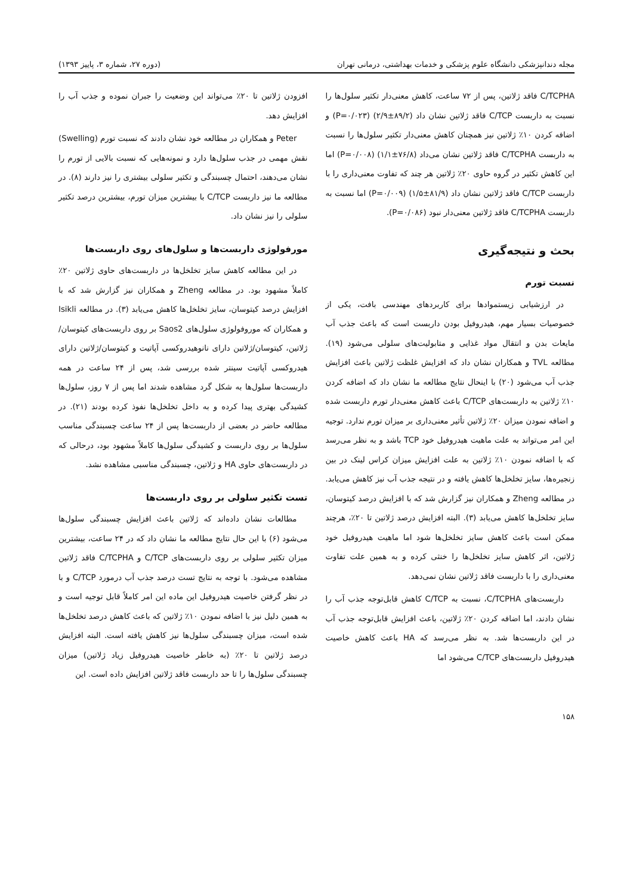مجله دندانپزشکی دانشگاه علوم پزشکی و خدمات بهداشتی، درمانی تهران (دوره ۲۷، شماره ۳، پاییز ۱۳۹۳)
C/TCPHA فاقد ژلاتین، پس از ۷۲ ساعت، کاهش معنی‌دار تکثیر سلول‌ها را نسبت به داربست C/TCP فاقد ژلاتین نشان داد (۸۹/۲±۲/۹) (P=۰/۰۲۳) و اضافه کردن ۱۰٪ ژلاتین نیز همچنان کاهش معنی‌دار تکثیر سلول‌ها را نسبت به داربست C/TCPHA فاقد ژلاتین نشان می‌داد (۷۶/۸±۱/۱) (P=۰/۰۰۸) اما این کاهش تکثیر در گروه حاوی ۲۰٪ ژلاتین هر چند که تفاوت معنی‌داری را با داربست C/TCP فاقد ژلاتین نشان داد (۸۱/۹±۱/۵) (P=۰/۰۰۹) اما نسبت به داربست C/TCPHA فاقد ژلاتین معنی‌دار نبود (P=۰/۰۸۶).
بحث و نتیجه‌گیری
نسبت تورم
در ارزشیابی زیستموادها برای کاربردهای مهندسی بافت، یکی از خصوصیات بسیار مهم، هیدروفیل بودن داربست است که باعث جذب آب مایعات بدن و انتقال مواد غذایی و متابولیت‌های سلولی می‌شود (۱۹). مطالعه TVL و همکاران نشان داد که افزایش غلظت ژلاتین باعث افزایش جذب آب می‌شود (۲۰) با اینحال نتایج مطالعه ما نشان داد که اضافه کردن ۱۰٪ ژلاتین به داربست‌های C/TCP باعث کاهش معنی‌دار تورم داربست شده و اضافه نمودن میزان ۲۰٪ ژلاتین تأثیر معنی‌داری بر میزان تورم ندارد. توجیه این امر می‌تواند به علت ماهیت هیدروفیل خود TCP باشد و به نظر می‌رسد که با اضافه نمودن ۱۰٪ ژلاتین به علت افزایش میزان کراس لینک در بین زنجیره‌ها، سایز تخلخل‌ها کاهش یافته و در نتیجه جذب آب نیز کاهش می‌یابد. در مطالعه Zheng و همکاران نیز گزارش شد که با افزایش درصد کیتوسان، سایز تخلخل‌ها کاهش می‌یابد (۳). البته افزایش درصد ژلاتین تا ۲۰٪، هرچند ممکن است باعث کاهش سایز تخلخل‌ها شود اما ماهیت هیدروفیل خود ژلاتین، اثر کاهش سایز تخلخل‌ها را خنثی کرده و به همین علت تفاوت معنی‌داری را با داربست فاقد ژلاتین نشان نمی‌دهد.
داربست‌های C/TCPHA، نسبت به C/TCP کاهش قابل‌توجه جذب آب را نشان دادند، اما اضافه کردن ۲۰٪ ژلاتین، باعث افزایش قابل‌توجه جذب آب در این داربست‌ها شد. به نظر می‌رسد که HA باعث کاهش خاصیت هیدروفیل داربست‌های C/TCP می‌شود اما
افزودن ژلاتین تا ۲۰٪ می‌تواند این وضعیت را جبران نموده و جذب آب را افزایش دهد.
Peter و همکاران در مطالعه خود نشان دادند که نسبت تورم (Swelling) نقش مهمی در جذب سلول‌ها دارد و نمونه‌هایی که نسبت بالایی از تورم را نشان می‌دهند، احتمال چسبندگی و تکثیر سلولی بیشتری را نیز دارند (۸). در مطالعه ما نیز داربست C/TCP با بیشترین میزان تورم، بیشترین درصد تکثیر سلولی را نیز نشان داد.
مورفولوژی داربست‌ها و سلول‌های روی داربست‌ها
در این مطالعه کاهش سایز تخلخل‌ها در داربست‌های حاوی ژلاتین ۲۰٪ کاملاً مشهود بود. در مطالعه Zheng و همکاران نیز گزارش شد که با افزایش درصد کیتوسان، سایز تخلخل‌ها کاهش می‌یابد (۳). در مطالعه Isikli و همکاران که موروفولوژی سلول‌های Saos2 بر روی داربست‌های کیتوسان/ژلاتین، کیتوسان/ژلاتین دارای نانوهیدروکسی آپاتیت و کیتوسان/ژلاتین دارای هیدروکسی آپاتیت سینتر شده بررسی شد، پس از ۲۴ ساعت در همه داربست‌ها سلول‌ها به شکل گرد مشاهده شدند اما پس از ۷ روز، سلول‌ها کشیدگی بهتری پیدا کرده و به داخل تخلخل‌ها نفوذ کرده بودند (۲۱). در مطالعه حاضر در بعضی از داربست‌ها پس از ۲۴ ساعت چسبندگی مناسب سلول‌ها بر روی داربست و کشیدگی سلول‌ها کاملاً مشهود بود، درحالی که در داربست‌های حاوی HA و ژلاتین، چسبندگی مناسبی مشاهده نشد.
تست تکثیر سلولی بر روی داربست‌ها
مطالعات نشان داده‌اند که ژلاتین باعث افزایش چسبندگی سلول‌ها می‌شود (۶) با این حال نتایج مطالعه ما نشان داد که در ۲۴ ساعت، بیشترین میزان تکثیر سلولی بر روی داربست‌های C/TCP و C/TCPHA فاقد ژلاتین مشاهده می‌شود. با توجه به نتایج تست درصد جذب آب درمورد C/TCP و با در نظر گرفتن خاصیت هیدروفیل این ماده این امر کاملاً قابل توجیه است و به همین دلیل نیز با اضافه نمودن ۱۰٪ ژلاتین که باعث کاهش درصد تخلخل‌ها شده است، میزان چسبندگی سلول‌ها نیز کاهش یافته است. البته افزایش درصد ژلاتین تا ۲۰٪ (به خاطر خاصیت هیدروفیل زیاد ژلاتین) میزان چسبندگی سلول‌ها را تا حد داربست فاقد ژلاتین افزایش داده است. این
۱۵۸